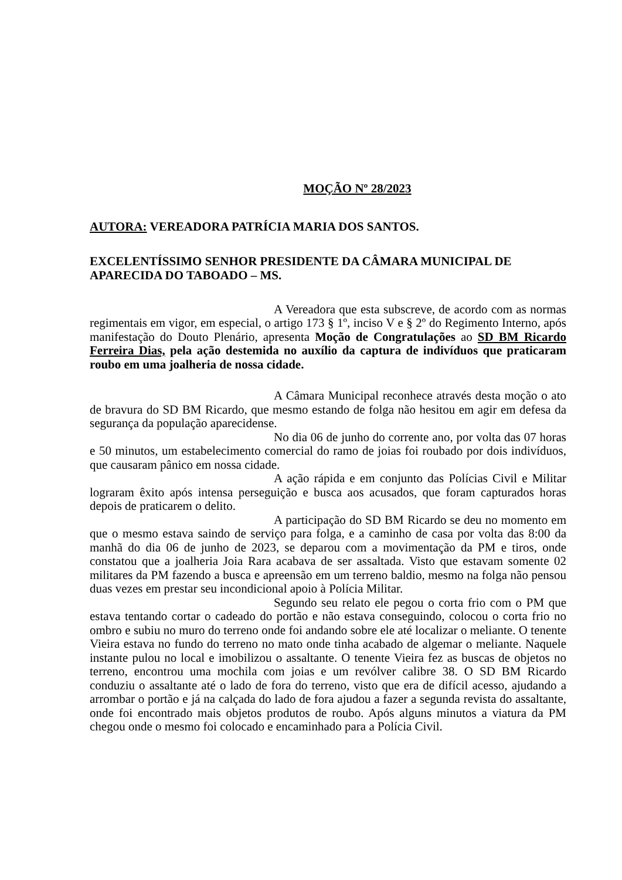MOÇÃO Nº 28/2023
AUTORA: VEREADORA PATRÍCIA MARIA DOS SANTOS.
EXCELENTÍSSIMO SENHOR PRESIDENTE DA CÂMARA MUNICIPAL DE APARECIDA DO TABOADO – MS.
A Vereadora que esta subscreve, de acordo com as normas regimentais em vigor, em especial, o artigo 173 § 1º, inciso V e § 2º do Regimento Interno, após manifestação do Douto Plenário, apresenta Moção de Congratulações ao SD BM Ricardo Ferreira Dias, pela ação destemida no auxílio da captura de indivíduos que praticaram roubo em uma joalheria de nossa cidade.
A Câmara Municipal reconhece através desta moção o ato de bravura do SD BM Ricardo, que mesmo estando de folga não hesitou em agir em defesa da segurança da população aparecidense.
No dia 06 de junho do corrente ano, por volta das 07 horas e 50 minutos, um estabelecimento comercial do ramo de joias foi roubado por dois indivíduos, que causaram pânico em nossa cidade.
A ação rápida e em conjunto das Polícias Civil e Militar lograram êxito após intensa perseguição e busca aos acusados, que foram capturados horas depois de praticarem o delito.
A participação do SD BM Ricardo se deu no momento em que o mesmo estava saindo de serviço para folga, e a caminho de casa por volta das 8:00 da manhã do dia 06 de junho de 2023, se deparou com a movimentação da PM e tiros, onde constatou que a joalheria Joia Rara acabava de ser assaltada. Visto que estavam somente 02 militares da PM fazendo a busca e apreensão em um terreno baldio, mesmo na folga não pensou duas vezes em prestar seu incondicional apoio à Polícia Militar.
Segundo seu relato ele pegou o corta frio com o PM que estava tentando cortar o cadeado do portão e não estava conseguindo, colocou o corta frio no ombro e subiu no muro do terreno onde foi andando sobre ele até localizar o meliante. O tenente Vieira estava no fundo do terreno no mato onde tinha acabado de algemar o meliante. Naquele instante pulou no local e imobilizou o assaltante. O tenente Vieira fez as buscas de objetos no terreno, encontrou uma mochila com joias e um revólver calibre 38. O SD BM Ricardo conduziu o assaltante até o lado de fora do terreno, visto que era de difícil acesso, ajudando a arrombar o portão e já na calçada do lado de fora ajudou a fazer a segunda revista do assaltante, onde foi encontrado mais objetos produtos de roubo. Após alguns minutos a viatura da PM chegou onde o mesmo foi colocado e encaminhado para a Polícia Civil.